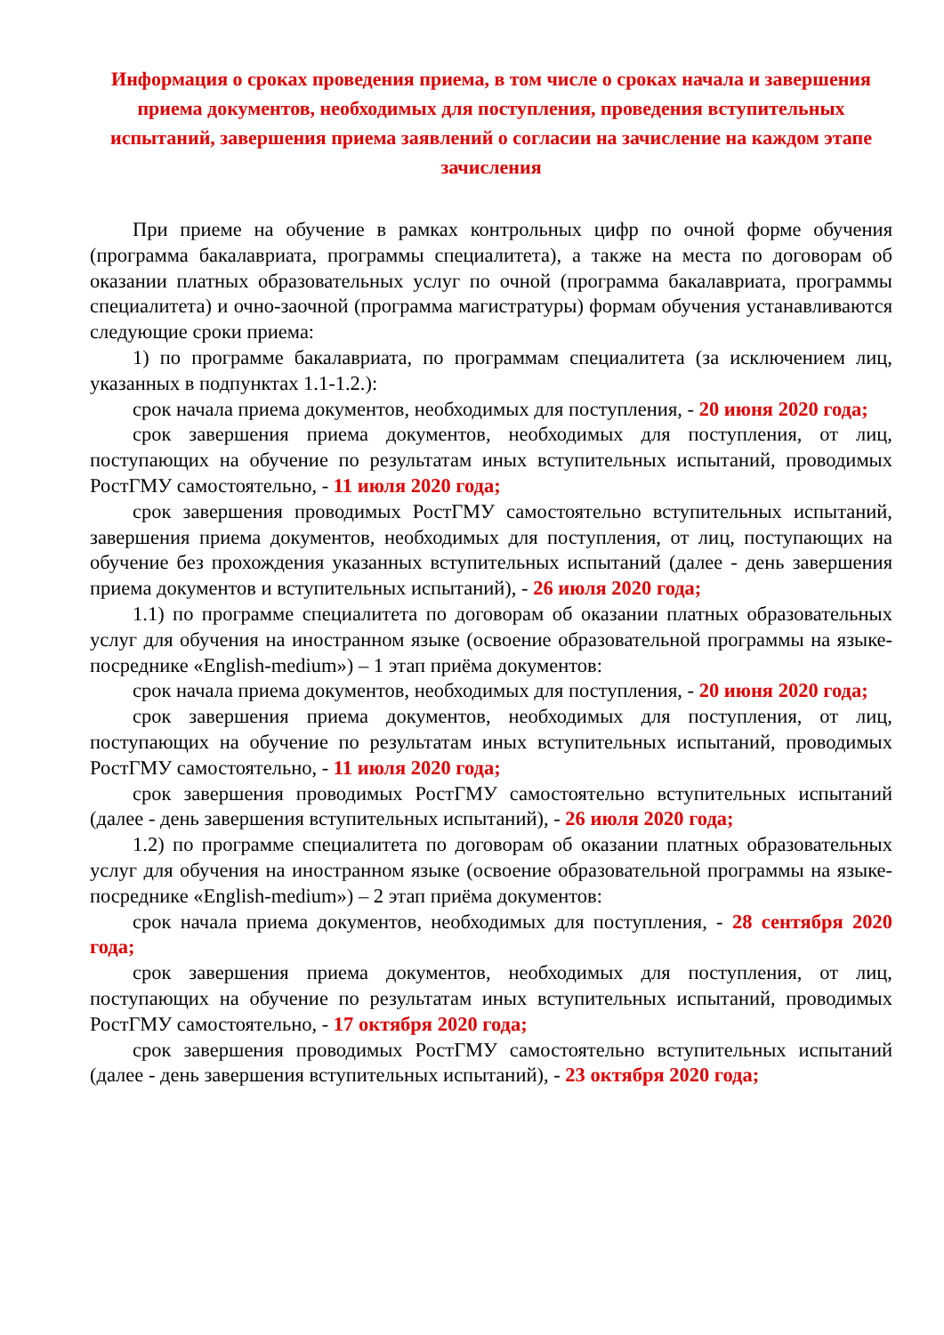Информация о сроках проведения приема, в том числе о сроках начала и завершения приема документов, необходимых для поступления, проведения вступительных испытаний, завершения приема заявлений о согласии на зачисление на каждом этапе зачисления
При приеме на обучение в рамках контрольных цифр по очной форме обучения (программа бакалавриата, программы специалитета), а также на места по договорам об оказании платных образовательных услуг по очной (программа бакалавриата, программы специалитета) и очно-заочной (программа магистратуры) формам обучения устанавливаются следующие сроки приема:
1) по программе бакалавриата, по программам специалитета (за исключением лиц, указанных в подпунктах 1.1-1.2.):
срок начала приема документов, необходимых для поступления, - 20 июня 2020 года;
срок завершения приема документов, необходимых для поступления, от лиц, поступающих на обучение по результатам иных вступительных испытаний, проводимых РостГМУ самостоятельно, - 11 июля 2020 года;
срок завершения проводимых РостГМУ самостоятельно вступительных испытаний, завершения приема документов, необходимых для поступления, от лиц, поступающих на обучение без прохождения указанных вступительных испытаний (далее - день завершения приема документов и вступительных испытаний), - 26 июля 2020 года;
1.1) по программе специалитета по договорам об оказании платных образовательных услуг для обучения на иностранном языке (освоение образовательной программы на языке-посреднике «English-medium») – 1 этап приёма документов:
срок начала приема документов, необходимых для поступления, - 20 июня 2020 года;
срок завершения приема документов, необходимых для поступления, от лиц, поступающих на обучение по результатам иных вступительных испытаний, проводимых РостГМУ самостоятельно, - 11 июля 2020 года;
срок завершения проводимых РостГМУ самостоятельно вступительных испытаний (далее - день завершения вступительных испытаний), - 26 июля 2020 года;
1.2) по программе специалитета по договорам об оказании платных образовательных услуг для обучения на иностранном языке (освоение образовательной программы на языке-посреднике «English-medium») – 2 этап приёма документов:
срок начала приема документов, необходимых для поступления, - 28 сентября 2020 года;
срок завершения приема документов, необходимых для поступления, от лиц, поступающих на обучение по результатам иных вступительных испытаний, проводимых РостГМУ самостоятельно, - 17 октября 2020 года;
срок завершения проводимых РостГМУ самостоятельно вступительных испытаний (далее - день завершения вступительных испытаний), - 23 октября 2020 года;